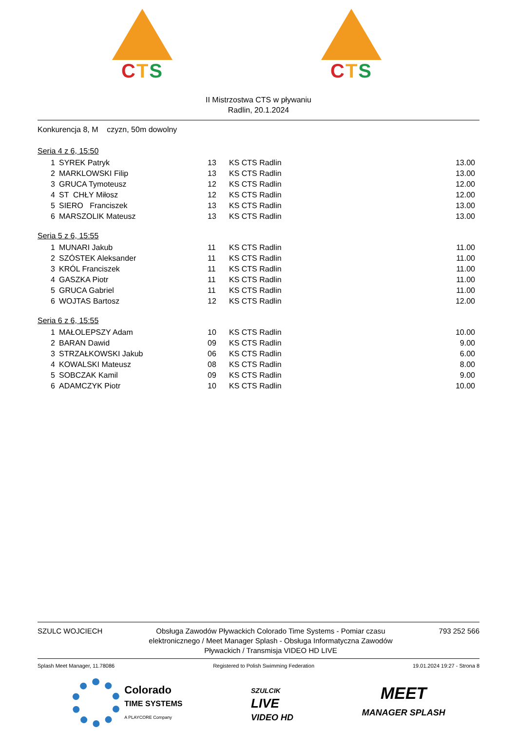CTS CTS
II Mistrzostwa CTS w pływaniu
Radlin, 20.1.2024
Konkurencja 8, M czyzn, 50m dowolny
Seria 4 z 6, 15:50
| 1 | SYREK Patryk | 13 | KS CTS Radlin | 13.00 |
| 2 | MARKLOWSKI Filip | 13 | KS CTS Radlin | 13.00 |
| 3 | GRUCA Tymoteusz | 12 | KS CTS Radlin | 12.00 |
| 4 | ST CHŁY Miłosz | 12 | KS CTS Radlin | 12.00 |
| 5 | SIERO Franciszek | 13 | KS CTS Radlin | 13.00 |
| 6 | MARSZOLIK Mateusz | 13 | KS CTS Radlin | 13.00 |
Seria 5 z 6, 15:55
| 1 | MUNARI Jakub | 11 | KS CTS Radlin | 11.00 |
| 2 | SZÓSTEK Aleksander | 11 | KS CTS Radlin | 11.00 |
| 3 | KRÓL Franciszek | 11 | KS CTS Radlin | 11.00 |
| 4 | GASZKA Piotr | 11 | KS CTS Radlin | 11.00 |
| 5 | GRUCA Gabriel | 11 | KS CTS Radlin | 11.00 |
| 6 | WOJTAS Bartosz | 12 | KS CTS Radlin | 12.00 |
Seria 6 z 6, 15:55
| 1 | MAŁOLEPSZY Adam | 10 | KS CTS Radlin | 10.00 |
| 2 | BARAN Dawid | 09 | KS CTS Radlin | 9.00 |
| 3 | STRZAŁKOWSKI Jakub | 06 | KS CTS Radlin | 6.00 |
| 4 | KOWALSKI Mateusz | 08 | KS CTS Radlin | 8.00 |
| 5 | SOBCZAK Kamil | 09 | KS CTS Radlin | 9.00 |
| 6 | ADAMCZYK Piotr | 10 | KS CTS Radlin | 10.00 |
SZULC WOJCIECH Obsługa Zawodów Pływackich Colorado Time Systems - Pomiar czasu elektronicznego / Meet Manager Splash - Obsługa Informatyczna Zawodów Pływackich / Transmisja VIDEO HD LIVE
793 252 566
Splash Meet Manager, 11.78086 Registered to Polish Swimming Federation
19.01.2024 19:27 - Strona 8
Colorado
TIME SYSTEMS
A PLAYCORE Company
SZULCIK
LIVE
VIDEO HD
MEET
MANAGER SPLASH